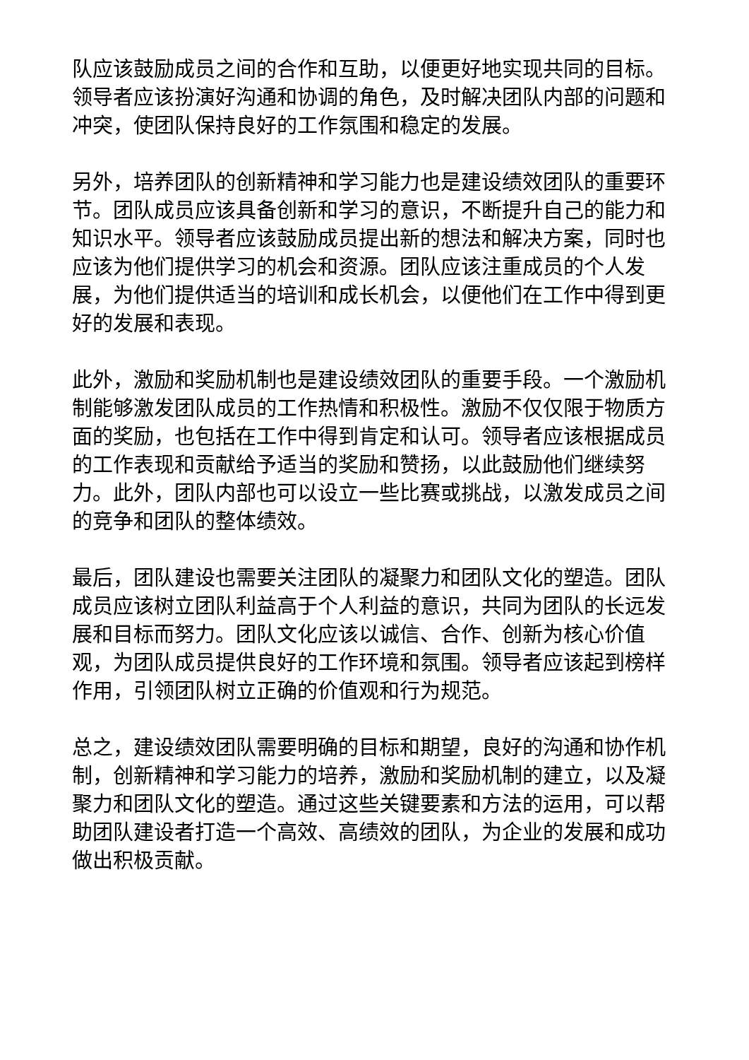队应该鼓励成员之间的合作和互助，以便更好地实现共同的目标。领导者应该扮演好沟通和协调的角色，及时解决团队内部的问题和冲突，使团队保持良好的工作氛围和稳定的发展。
另外，培养团队的创新精神和学习能力也是建设绩效团队的重要环节。团队成员应该具备创新和学习的意识，不断提升自己的能力和知识水平。领导者应该鼓励成员提出新的想法和解决方案，同时也应该为他们提供学习的机会和资源。团队应该注重成员的个人发展，为他们提供适当的培训和成长机会，以便他们在工作中得到更好的发展和表现。
此外，激励和奖励机制也是建设绩效团队的重要手段。一个激励机制能够激发团队成员的工作热情和积极性。激励不仅仅限于物质方面的奖励，也包括在工作中得到肯定和认可。领导者应该根据成员的工作表现和贡献给予适当的奖励和赞扬，以此鼓励他们继续努力。此外，团队内部也可以设立一些比赛或挑战，以激发成员之间的竞争和团队的整体绩效。
最后，团队建设也需要关注团队的凝聚力和团队文化的塑造。团队成员应该树立团队利益高于个人利益的意识，共同为团队的长远发展和目标而努力。团队文化应该以诚信、合作、创新为核心价值观，为团队成员提供良好的工作环境和氛围。领导者应该起到榜样作用，引领团队树立正确的价值观和行为规范。
总之，建设绩效团队需要明确的目标和期望，良好的沟通和协作机制，创新精神和学习能力的培养，激励和奖励机制的建立，以及凝聚力和团队文化的塑造。通过这些关键要素和方法的运用，可以帮助团队建设者打造一个高效、高绩效的团队，为企业的发展和成功做出积极贡献。